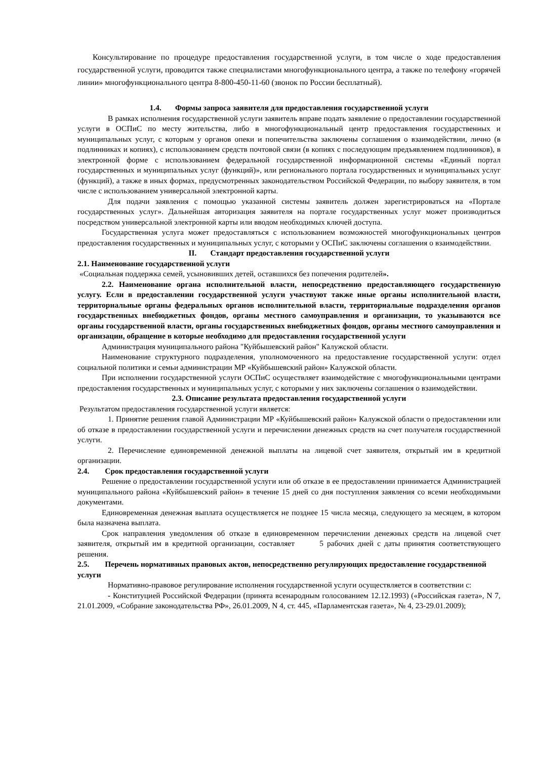Консультирование по процедуре предоставления государственной услуги, в том числе о ходе предоставления государственной услуги, проводится также специалистами многофункционального центра, а также по телефону «горячей линии» многофункционального центра 8-800-450-11-60 (звонок по России бесплатный).
1.4. Формы запроса заявителя для предоставления государственной услуги
В рамках исполнения государственной услуги заявитель вправе подать заявление о предоставлении государственной услуги в ОСПиС по месту жительства, либо в многофункциональный центр предоставления государственных и муниципальных услуг, с которым у органов опеки и попечительства заключены соглашения о взаимодействии, лично (в подлинниках и копиях), с использованием средств почтовой связи (в копиях с последующим предъявлением подлинников), в электронной форме с использованием федеральной государственной информационной системы «Единый портал государственных и муниципальных услуг (функций)», или регионального портала государственных и муниципальных услуг (функций), а также в иных формах, предусмотренных законодательством Российской Федерации, по выбору заявителя, в том числе с использованием универсальной электронной карты.
Для подачи заявления с помощью указанной системы заявитель должен зарегистрироваться на «Портале государственных услуг». Дальнейшая авторизация заявителя на портале государственных услуг может производиться посредством универсальной электронной карты или вводом необходимых ключей доступа.
Государственная услуга может предоставляться с использованием возможностей многофункциональных центров предоставления государственных и муниципальных услуг, с которыми у ОСПиС заключены соглашения о взаимодействии.
II. Стандарт предоставления государственной услуги
2.1. Наименование государственной услуги
«Социальная поддержка семей, усыновивших детей, оставшихся без попечения родителей».
2.2. Наименование органа исполнительной власти, непосредственно предоставляющего государственную услугу. Если в предоставлении государственной услуги участвуют также иные органы исполнительной власти, территориальные органы федеральных органов исполнительной власти, территориальные подразделения органов государственных внебюджетных фондов, органы местного самоуправления и организации, то указываются все органы государственной власти, органы государственных внебюджетных фондов, органы местного самоуправления и организации, обращение в которые необходимо для предоставления государственной услуги
Администрация муниципального района "Куйбышевский район" Калужской области.
Наименование структурного подразделения, уполномоченного на предоставление государственной услуги: отдел социальной политики и семьи администрации МР «Куйбышевский район» Калужской области.
При исполнении государственной услуги ОСПиС осуществляет взаимодействие с многофункциональными центрами предоставления государственных и муниципальных услуг, с которыми у них заключены соглашения о взаимодействии.
2.3. Описание результата предоставления государственной услуги
Результатом предоставления государственной услуги является:
1. Принятие решения главой Администрации МР «Куйбышевский район» Калужской области о предоставлении или об отказе в предоставлении государственной услуги и перечислении денежных средств на счет получателя государственной услуги.
2. Перечисление единовременной денежной выплаты на лицевой счет заявителя, открытый им в кредитной организации.
2.4. Срок предоставления государственной услуги
Решение о предоставлении государственной услуги или об отказе в ее предоставлении принимается Администрацией муниципального района «Куйбышевский район» в течение 15 дней со дня поступления заявления со всеми необходимыми документами.
Единовременная денежная выплата осуществляется не позднее 15 числа месяца, следующего за месяцем, в котором была назначена выплата.
Срок направления уведомления об отказе в единовременном перечислении денежных средств на лицевой счет заявителя, открытый им в кредитной организации, составляет 5 рабочих дней с даты принятия соответствующего решения.
2.5. Перечень нормативных правовых актов, непосредственно регулирующих предоставление государственной услуги
Нормативно-правовое регулирование исполнения государственной услуги осуществляется в соответствии с:
- Конституцией Российской Федерации (принята всенародным голосованием 12.12.1993) («Российская газета», N 7, 21.01.2009, «Собрание законодательства РФ», 26.01.2009, N 4, ст. 445, «Парламентская газета», № 4, 23-29.01.2009);